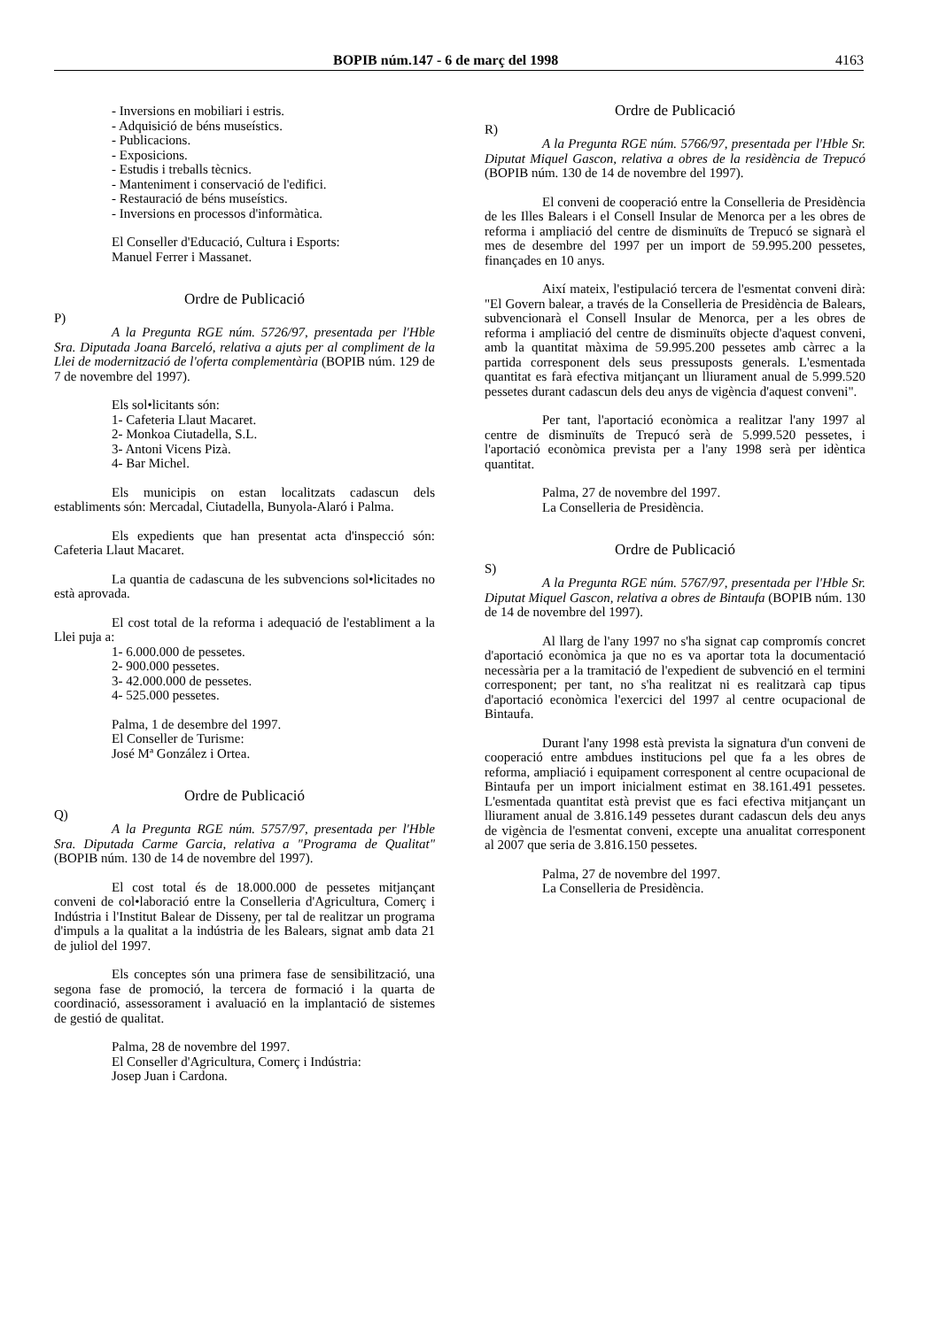BOPIB núm.147 - 6 de març del 1998 4163
- Inversions en mobiliari i estris.
- Adquisició de béns museístics.
- Publicacions.
- Exposicions.
- Estudis i treballs tècnics.
- Manteniment i conservació de l'edifici.
- Restauració de béns museístics.
- Inversions en processos d'informàtica.
El Conseller d'Educació, Cultura i Esports:
Manuel Ferrer i Massanet.
Ordre de Publicació
P)
A la Pregunta RGE núm. 5726/97, presentada per l'Hble Sra. Diputada Joana Barceló, relativa a ajuts per al compliment de la Llei de modernització de l'oferta complementària (BOPIB núm. 129 de 7 de novembre del 1997).
Els sol•licitants són:
1- Cafeteria Llaut Macaret.
2- Monkoa Ciutadella, S.L.
3- Antoni Vicens Pizà.
4- Bar Michel.
Els municipis on estan localitzats cadascun dels establiments són: Mercadal, Ciutadella, Bunyola-Alaró i Palma.
Els expedients que han presentat acta d'inspecció són: Cafeteria Llaut Macaret.
La quantia de cadascuna de les subvencions sol•licitades no està aprovada.
El cost total de la reforma i adequació de l'establiment a la Llei puja a:
1- 6.000.000 de pessetes.
2- 900.000 pessetes.
3- 42.000.000 de pessetes.
4- 525.000 pessetes.
Palma, 1 de desembre del 1997.
El Conseller de Turisme:
José Mª González i Ortea.
Ordre de Publicació
Q)
A la Pregunta RGE núm. 5757/97, presentada per l'Hble Sra. Diputada Carme Garcia, relativa a "Programa de Qualitat" (BOPIB núm. 130 de 14 de novembre del 1997).
El cost total és de 18.000.000 de pessetes mitjançant conveni de col•laboració entre la Conselleria d'Agricultura, Comerç i Indústria i l'Institut Balear de Disseny, per tal de realitzar un programa d'impuls a la qualitat a la indústria de les Balears, signat amb data 21 de juliol del 1997.
Els conceptes són una primera fase de sensibilització, una segona fase de promoció, la tercera de formació i la quarta de coordinació, assessorament i avaluació en la implantació de sistemes de gestió de qualitat.
Palma, 28 de novembre del 1997.
El Conseller d'Agricultura, Comerç i Indústria:
Josep Juan i Cardona.
Ordre de Publicació
R)
A la Pregunta RGE núm. 5766/97, presentada per l'Hble Sr. Diputat Miquel Gascon, relativa a obres de la residència de Trepucó (BOPIB núm. 130 de 14 de novembre del 1997).
El conveni de cooperació entre la Conselleria de Presidència de les Illes Balears i el Consell Insular de Menorca per a les obres de reforma i ampliació del centre de disminuïts de Trepucó se signarà el mes de desembre del 1997 per un import de 59.995.200 pessetes, finançades en 10 anys.
Així mateix, l'estipulació tercera de l'esmentat conveni dirà: "El Govern balear, a través de la Conselleria de Presidència de Balears, subvencionarà el Consell Insular de Menorca, per a les obres de reforma i ampliació del centre de disminuïts objecte d'aquest conveni, amb la quantitat màxima de 59.995.200 pessetes amb càrrec a la partida corresponent dels seus pressuposts generals. L'esmentada quantitat es farà efectiva mitjançant un lliurament anual de 5.999.520 pessetes durant cadascun dels deu anys de vigència d'aquest conveni".
Per tant, l'aportació econòmica a realitzar l'any 1997 al centre de disminuïts de Trepucó serà de 5.999.520 pessetes, i l'aportació econòmica prevista per a l'any 1998 serà per idèntica quantitat.
Palma, 27 de novembre del 1997.
La Conselleria de Presidència.
Ordre de Publicació
S)
A la Pregunta RGE núm. 5767/97, presentada per l'Hble Sr. Diputat Miquel Gascon, relativa a obres de Bintaufa (BOPIB núm. 130 de 14 de novembre del 1997).
Al llarg de l'any 1997 no s'ha signat cap compromís concret d'aportació econòmica ja que no es va aportar tota la documentació necessària per a la tramitació de l'expedient de subvenció en el termini corresponent; per tant, no s'ha realitzat ni es realitzarà cap tipus d'aportació econòmica l'exercici del 1997 al centre ocupacional de Bintaufa.
Durant l'any 1998 està prevista la signatura d'un conveni de cooperació entre ambdues institucions pel que fa a les obres de reforma, ampliació i equipament corresponent al centre ocupacional de Bintaufa per un import inicialment estimat en 38.161.491 pessetes. L'esmentada quantitat està previst que es faci efectiva mitjançant un lliurament anual de 3.816.149 pessetes durant cadascun dels deu anys de vigència de l'esmentat conveni, excepte una anualitat corresponent al 2007 que seria de 3.816.150 pessetes.
Palma, 27 de novembre del 1997.
La Conselleria de Presidència.